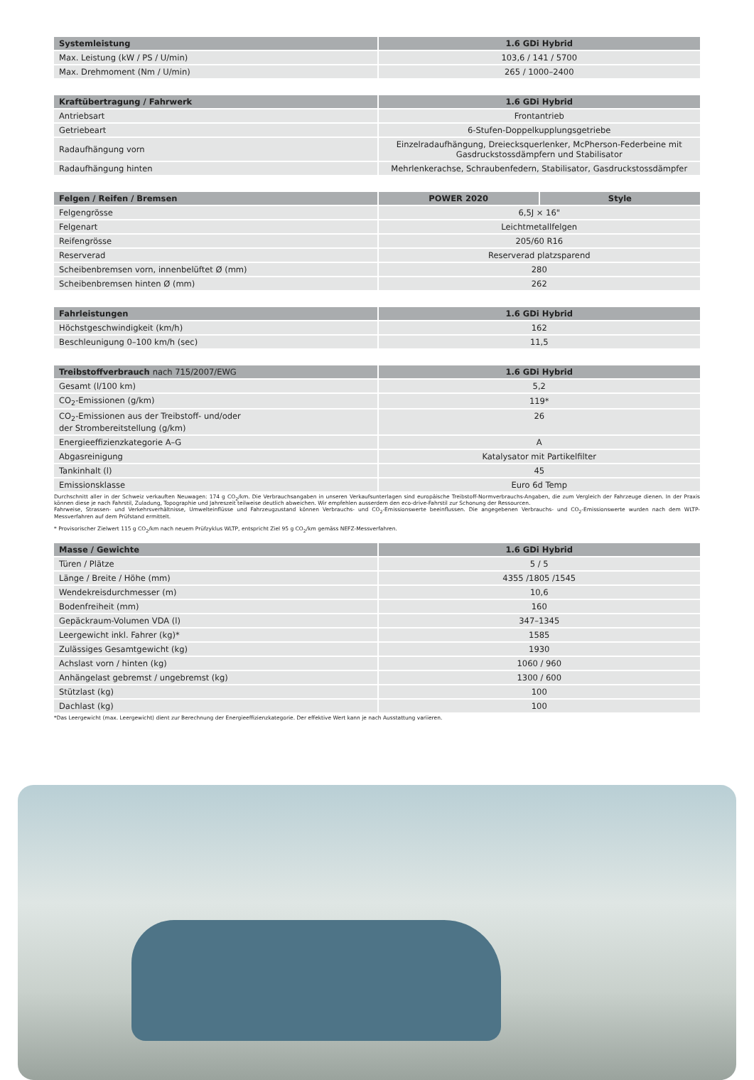| Systemleistung | 1.6 GDi Hybrid |
| --- | --- |
| Max. Leistung (kW / PS / U/min) | 103,6 / 141 / 5700 |
| Max. Drehmoment (Nm / U/min) | 265 / 1000–2400 |
| Kraftübertragung / Fahrwerk | 1.6 GDi Hybrid |
| --- | --- |
| Antriebsart | Frontantrieb |
| Getriebeart | 6-Stufen-Doppelkupplungsgetriebe |
| Radaufhängung vorn | Einzelradaufhängung, Dreiecksquerlenker, McPherson-Federbeine mit Gasdruckstossdämpfern und Stabilisator |
| Radaufhängung hinten | Mehrlenkerachse, Schraubenfedern, Stabilisator, Gasdruckstossdämpfer |
| Felgen / Reifen / Bremsen | POWER 2020 | Style |
| --- | --- | --- |
| Felgengrösse | 6,5J × 16" | |
| Felgenart | Leichtmetallfelgen | |
| Reifengrösse | 205/60 R16 | |
| Reserverad | Reserverad platzsparend | |
| Scheibenbremsen vorn, innenbelüftet Ø (mm) | 280 | |
| Scheibenbremsen hinten Ø (mm) | 262 | |
| Fahrleistungen | 1.6 GDi Hybrid |
| --- | --- |
| Höchstgeschwindigkeit (km/h) | 162 |
| Beschleunigung 0–100 km/h (sec) | 11,5 |
| Treibstoffverbrauch nach 715/2007/EWG | 1.6 GDi Hybrid |
| --- | --- |
| Gesamt (l/100 km) | 5,2 |
| CO<sub>2</sub>-Emissionen (g/km) | 119* |
| CO<sub>2</sub>-Emissionen aus der Treibstoff- und/oder der Strombereitstellung (g/km) | 26 |
| Energieeffizienzkategorie A–G | A |
| Abgasreinigung | Katalysator mit Partikelfilter |
| Tankinhalt (l) | 45 |
| Emissionsklasse | Euro 6d Temp |
Durchschnitt aller in der Schweiz verkauften Neuwagen: 174 g CO<sub>2</sub>/km. Die Verbrauchsangaben in unseren Verkaufsunterlagen sind europäische Treibstoff-Normverbrauchs-Angaben, die zum Vergleich der Fahrzeuge dienen. In der Praxis können diese je nach Fahrstil, Zuladung, Topographie und Jahreszeit teilweise deutlich abweichen. Wir empfehlen ausserdem den eco-drive-Fahrstil zur Schonung der Ressourcen.
Fahrweise, Strassen- und Verkehrsverhältnisse, Umwelteinflüsse und Fahrzeugzustand können Verbrauchs- und CO<sub>2</sub>-Emissionswerte beeinflussen. Die angegebenen Verbrauchs- und CO<sub>2</sub>-Emissionswerte wurden nach dem WLTP-Messverfahren auf dem Prüfstand ermittelt.
* Provisorischer Zielwert 115 g CO<sub>2</sub>/km nach neuem Prüfzyklus WLTP, entspricht Ziel 95 g CO<sub>2</sub>/km gemäss NEFZ-Messverfahren.
| Masse / Gewichte | 1.6 GDi Hybrid |
| --- | --- |
| Türen / Plätze | 5 / 5 |
| Länge / Breite / Höhe (mm) | 4355 /1805 /1545 |
| Wendekreisdurchmesser (m) | 10,6 |
| Bodenfreiheit (mm) | 160 |
| Gepäckraum-Volumen VDA (l) | 347–1345 |
| Leergewicht inkl. Fahrer (kg)* | 1585 |
| Zulässiges Gesamtgewicht (kg) | 1930 |
| Achslast vorn / hinten (kg) | 1060 / 960 |
| Anhängelast gebremst / ungebremst (kg) | 1300 / 600 |
| Stützlast (kg) | 100 |
| Dachlast (kg) | 100 |
*Das Leergewicht (max. Leergewicht) dient zur Berechnung der Energieeffizienzkategorie. Der effektive Wert kann je nach Ausstattung variieren.